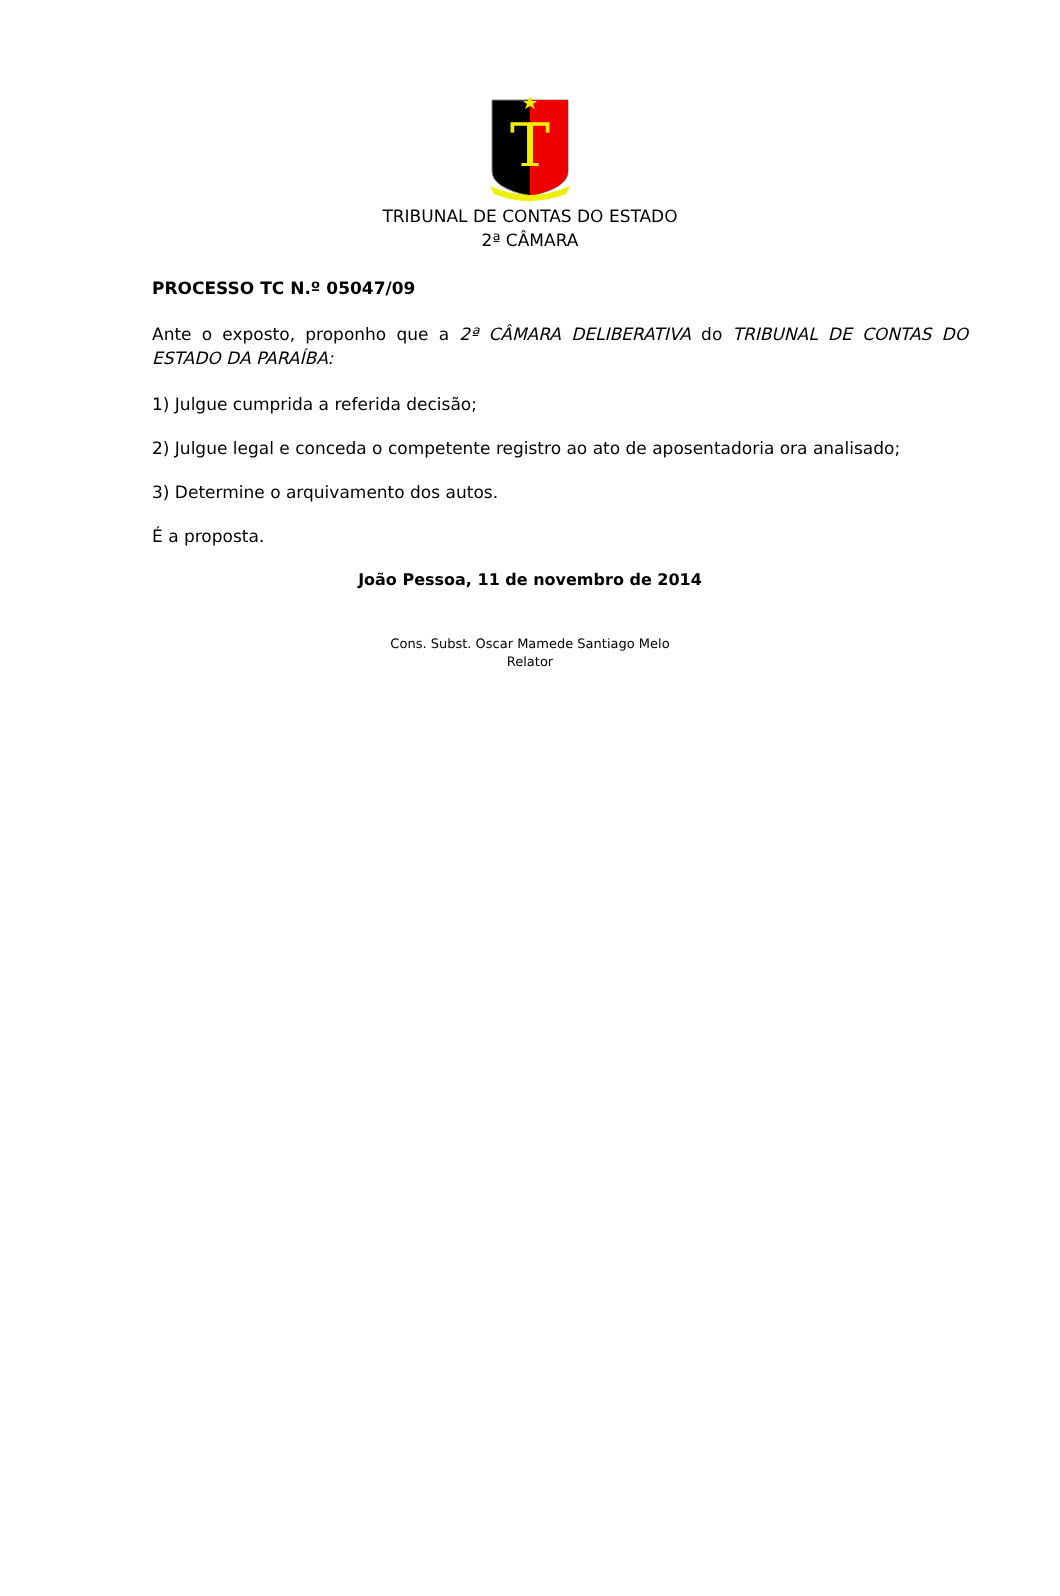T
TRIBUNAL DE CONTAS DO ESTADO
2ª CÂMARA
PROCESSO TC N.º 05047/09
Ante o exposto, proponho que a 2ª CÂMARA DELIBERATIVA do TRIBUNAL DE CONTAS DO ESTADO DA PARAÍBA:
1) Julgue cumprida a referida decisão;
2) Julgue legal e conceda o competente registro ao ato de aposentadoria ora analisado;
3) Determine o arquivamento dos autos.
É a proposta.
João Pessoa, 11 de novembro de 2014
Cons. Subst. Oscar Mamede Santiago Melo
Relator